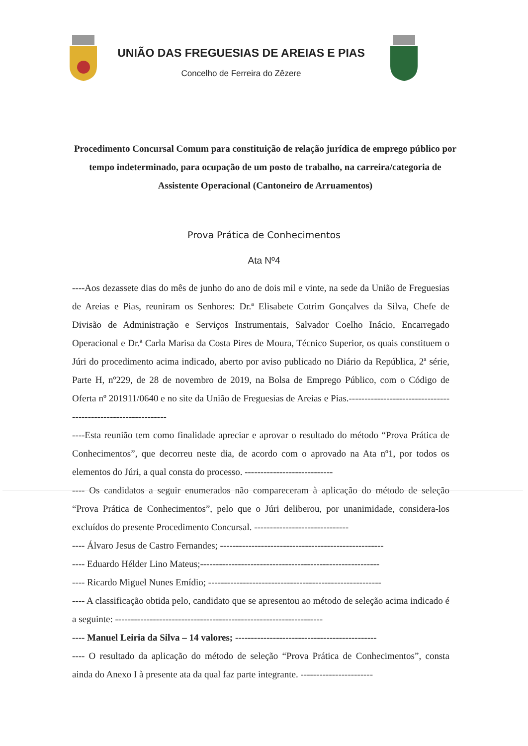UNIÃO DAS FREGUESIAS DE AREIAS E PIAS
Concelho de Ferreira do Zêzere
Procedimento Concursal Comum para constituição de relação jurídica de emprego público por tempo indeterminado, para ocupação de um posto de trabalho, na carreira/categoria de Assistente Operacional (Cantoneiro de Arruamentos)
Prova Prática de Conhecimentos
Ata Nº4
----Aos dezassete dias do mês de junho do ano de dois mil e vinte, na sede da União de Freguesias de Areias e Pias, reuniram os Senhores: Dr.ª Elisabete Cotrim Gonçalves da Silva, Chefe de Divisão de Administração e Serviços Instrumentais, Salvador Coelho Inácio, Encarregado Operacional e Dr.ª Carla Marisa da Costa Pires de Moura, Técnico Superior, os quais constituem o Júri do procedimento acima indicado, aberto por aviso publicado no Diário da República, 2ª série, Parte H, nº229, de 28 de novembro de 2019, na Bolsa de Emprego Público, com o Código de Oferta nº 201911/0640 e no site da União de Freguesias de Areias e Pias.--------------------------------------------------------------
----Esta reunião tem como finalidade apreciar e aprovar o resultado do método “Prova Prática de Conhecimentos”, que decorreu neste dia, de acordo com o aprovado na Ata nº1, por todos os elementos do Júri, a qual consta do processo. ----------------------------
---- Os candidatos a seguir enumerados não compareceram à aplicação do método de seleção “Prova Prática de Conhecimentos”, pelo que o Júri deliberou, por unanimidade, considera-los excluídos do presente Procedimento Concursal. ------------------------------
---- Álvaro Jesus de Castro Fernandes; ----------------------------------------------------
---- Eduardo Hélder Lino Mateus;---------------------------------------------------------
---- Ricardo Miguel Nunes Emídio; -------------------------------------------------------
---- A classificação obtida pelo, candidato que se apresentou ao método de seleção acima indicado é a seguinte: ------------------------------------------------------------------
---- Manuel Leiria da Silva – 14 valores; ---------------------------------------------
---- O resultado da aplicação do método de seleção “Prova Prática de Conhecimentos”, consta ainda do Anexo I à presente ata da qual faz parte integrante. -----------------------